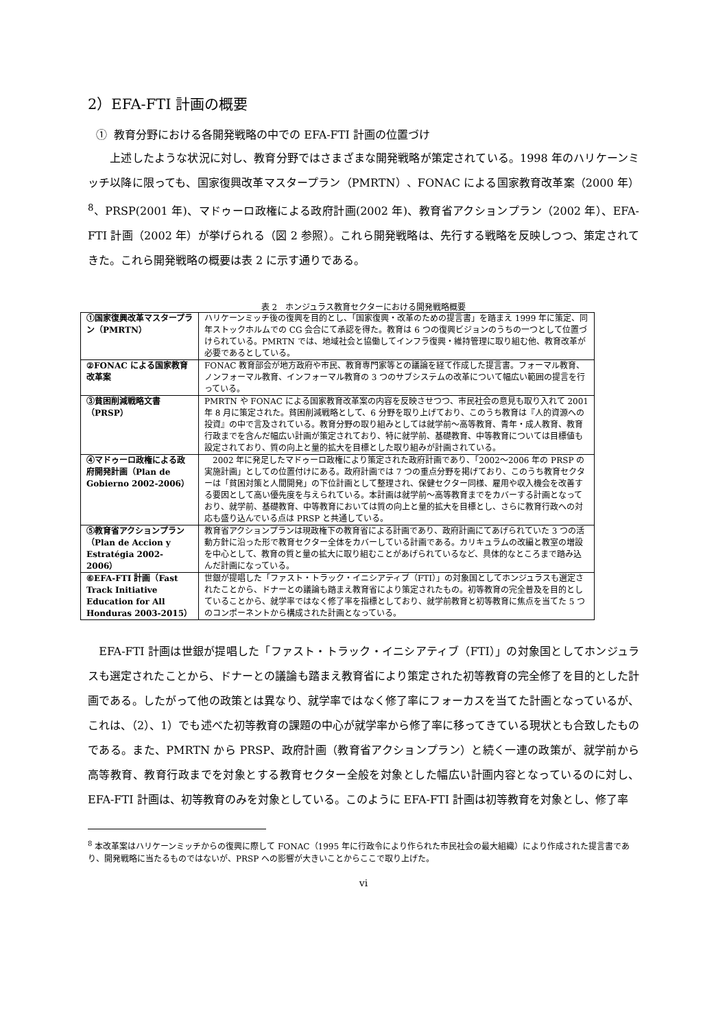2）EFA-FTI 計画の概要
① 教育分野における各開発戦略の中での EFA-FTI 計画の位置づけ
　　上述したような状況に対し、教育分野ではさまざまな開発戦略が策定されている。1998 年のハリケーンミッチ以降に限っても、国家復興改革マスタープラン（PMRTN）、FONAC による国家教育改革案（2000 年）<sup>8</sup>、PRSP(2001 年)、マドゥーロ政権による政府計画(2002 年)、教育省アクションプラン（2002 年）、EFA-FTI 計画（2002 年）が挙げられる（図 2 参照）。これら開発戦略は、先行する戦略を反映しつつ、策定されてきた。これら開発戦略の概要は表 2 に示す通りである。
表 2　ホンジュラス教育セクターにおける開発戦略概要
| ①国家復興改革マスタープラン（PMRTN） | ハリケーンミッチ後の復興を目的とし、「国家復興・改革のための提言書」を踏まえ 1999 年に策定、同年ストックホルムでの CG 会合にて承認を得た。教育は 6 つの復興ビジョンのうちの一つとして位置づけられている。PMRTN では、地域社会と協働してインフラ復興・維持管理に取り組む他、教育改革が必要であるとしている。 |
| ②FONAC による国家教育改革案 | FONAC 教育部会が地方政府や市民、教育専門家等との議論を経て作成した提言書。フォーマル教育、ノンフォーマル教育、インフォーマル教育の 3 つのサブシステムの改革について幅広い範囲の提言を行っている。 |
| ③貧困削減戦略文書（PRSP） | PMRTN や FONAC による国家教育改革案の内容を反映させつつ、市民社会の意見も取り入れて 2001 年 8 月に策定された。貧困削減戦略として、6 分野を取り上げており、このうち教育は『人的資源への投資』の中で言及されている。教育分野の取り組みとしては就学前～高等教育、青年・成人教育、教育行政までを含んだ幅広い計画が策定されており、特に就学前、基礎教育、中等教育については目標値も設定されており、質の向上と量的拡大を目標とした取り組みが計画されている。 |
| ④マドゥーロ政権による政府開発計画（Plan de Gobierno 2002-2006） | 2002 年に発足したマドゥーロ政権により策定された政府計画であり、「2002～2006 年の PRSP の実施計画」としての位置付けにある。政府計画では 7 つの重点分野を掲げており、このうち教育セクターは「貧困対策と人間開発」の下位計画として整理され、保健セクター同様、雇用や収入機会を改善する要因として高い優先度を与えられている。本計画は就学前～高等教育までをカバーする計画となっており、就学前、基礎教育、中等教育においては質の向上と量的拡大を目標とし、さらに教育行政への対応も盛り込んでいる点は PRSP と共通している。 |
| ⑤教育省アクションプラン（Plan de Accion y Estratégia 2002-2006） | 教育省アクションプランは現政権下の教育省による計画であり、政府計画にてあげられていた 3 つの活動方針に沿った形で教育セクター全体をカバーしている計画である。カリキュラムの改編と教室の増設を中心として、教育の質と量の拡大に取り組むことがあげられているなど、具体的なところまで踏み込んだ計画になっている。 |
| ⑥EFA-FTI 計画（Fast Track Initiative Education for All Honduras 2003-2015） | 世銀が提唱した「ファスト・トラック・イニシアティブ（FTI）」の対象国としてホンジュラスも選定されたことから、ドナーとの議論も踏まえ教育省により策定されたもの。初等教育の完全普及を目的としていることから、就学率ではなく修了率を指標としており、就学前教育と初等教育に焦点を当てた 5 つのコンポーネントから構成された計画となっている。 |
　EFA-FTI 計画は世銀が提唱した「ファスト・トラック・イニシアティブ（FTI）」の対象国としてホンジュラスも選定されたことから、ドナーとの議論も踏まえ教育省により策定された初等教育の完全修了を目的とした計画である。したがって他の政策とは異なり、就学率ではなく修了率にフォーカスを当てた計画となっているが、これは、（2）、1）でも述べた初等教育の課題の中心が就学率から修了率に移ってきている現状とも合致したものである。また、PMRTN から PRSP、政府計画（教育省アクションプラン）と続く一連の政策が、就学前から高等教育、教育行政までを対象とする教育セクター全般を対象とした幅広い計画内容となっているのに対し、EFA-FTI 計画は、初等教育のみを対象としている。このように EFA-FTI 計画は初等教育を対象とし、修了率
<sup>8</sup> 本改革案はハリケーンミッチからの復興に際して FONAC（1995 年に行政令により作られた市民社会の最大組織）により作成された提言書であり、開発戦略に当たるものではないが、PRSP への影響が大きいことからここで取り上げた。
vi